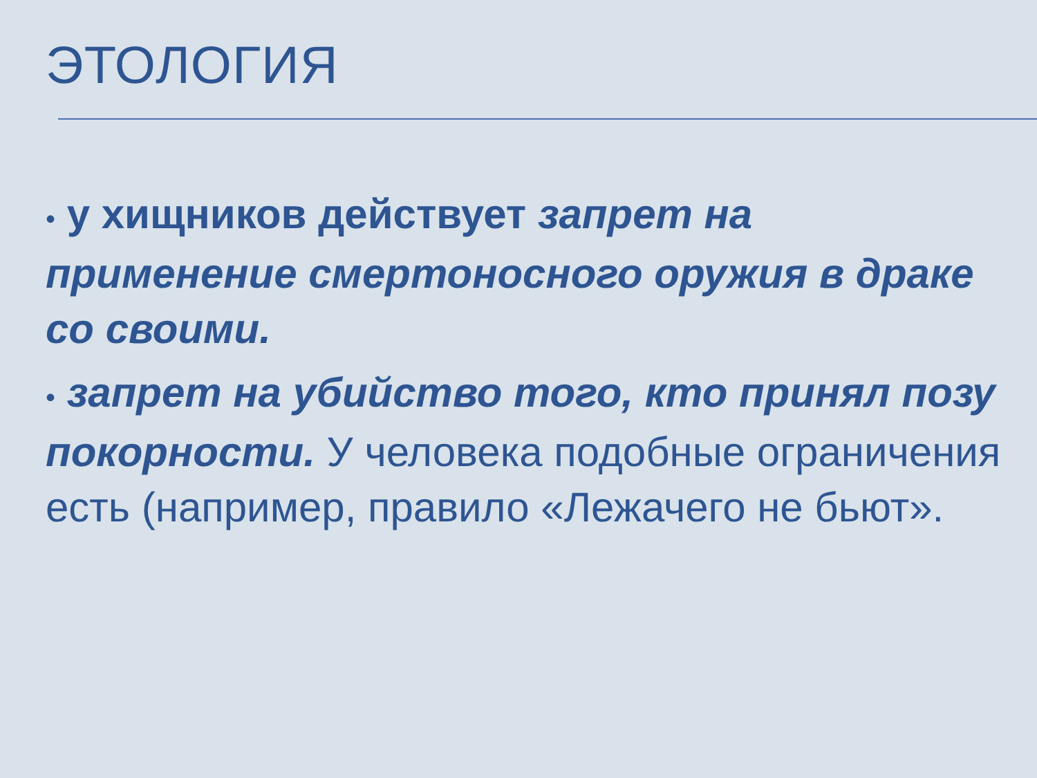ЭТОЛОГИЯ
• у хищников действует запрет на применение смертоносного оружия в драке со своими.
• запрет на убийство того, кто принял позу покорности. У человека подобные ограничения есть (например, правило «Лежачего не бьют».